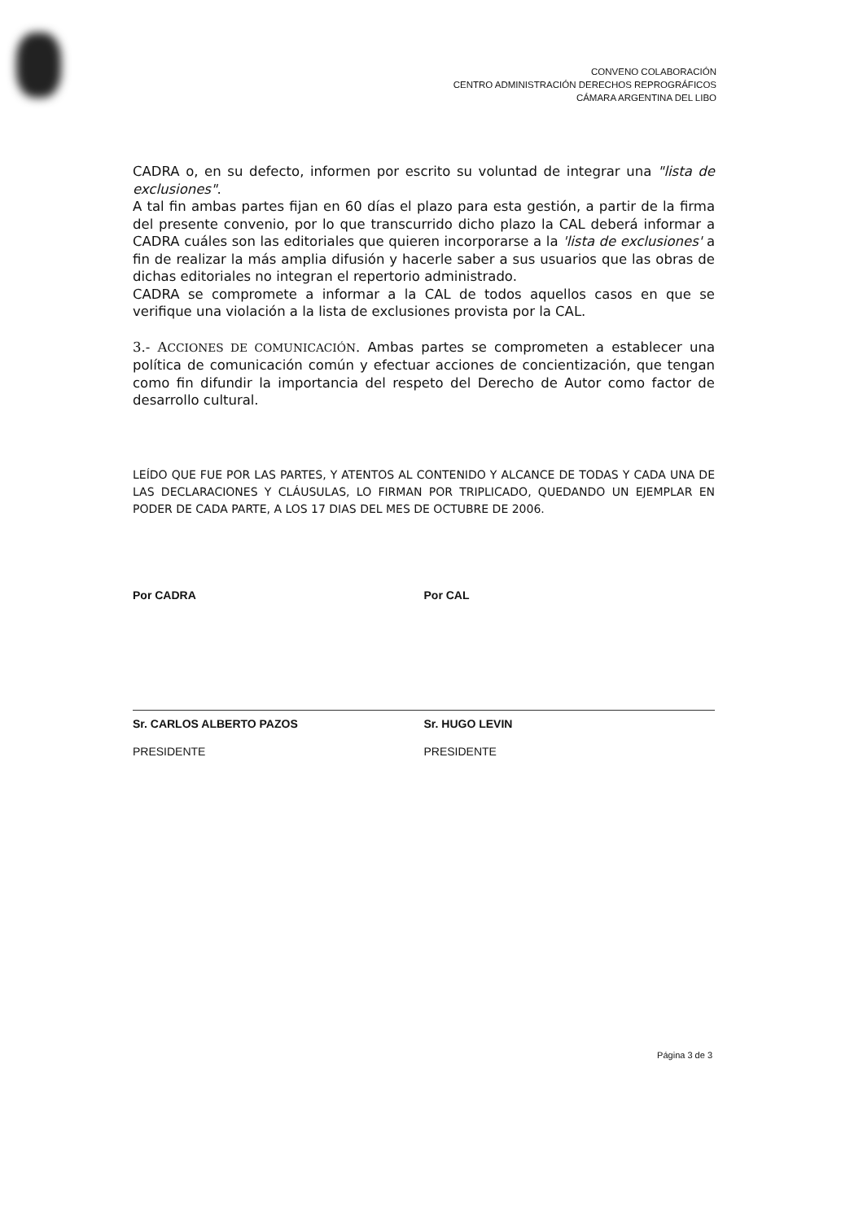CONVENO COLABORACIÓN
CENTRO ADMINISTRACIÓN DERECHOS REPROGRÁFICOS
CÁMARA ARGENTINA DEL LIBO
CADRA o, en su defecto, informen por escrito su voluntad de integrar una "lista de exclusiones".
A tal fin ambas partes fijan en 60 días el plazo para esta gestión, a partir de la firma del presente convenio, por lo que transcurrido dicho plazo la CAL deberá informar a CADRA cuáles son las editoriales que quieren incorporarse a la 'lista de exclusiones' a fin de realizar la más amplia difusión y hacerle saber a sus usuarios que las obras de dichas editoriales no integran el repertorio administrado.
CADRA se compromete a informar a la CAL de todos aquellos casos en que se verifique una violación a la lista de exclusiones provista por la CAL.
3.- ACCIONES DE COMUNICACIÓN. Ambas partes se comprometen a establecer una política de comunicación común y efectuar acciones de concientización, que tengan como fin difundir la importancia del respeto del Derecho de Autor como factor de desarrollo cultural.
LEÍDO QUE FUE POR LAS PARTES, Y ATENTOS AL CONTENIDO Y ALCANCE DE TODAS Y CADA UNA DE LAS DECLARACIONES Y CLÁUSULAS, LO FIRMAN POR TRIPLICADO, QUEDANDO UN EJEMPLAR EN PODER DE CADA PARTE, A LOS 17 DIAS DEL MES DE OCTUBRE DE 2006.
Por CADRA
Sr. CARLOS ALBERTO PAZOS
PRESIDENTE
Por CAL
Sr. HUGO LEVIN
PRESIDENTE
Página 3 de 3